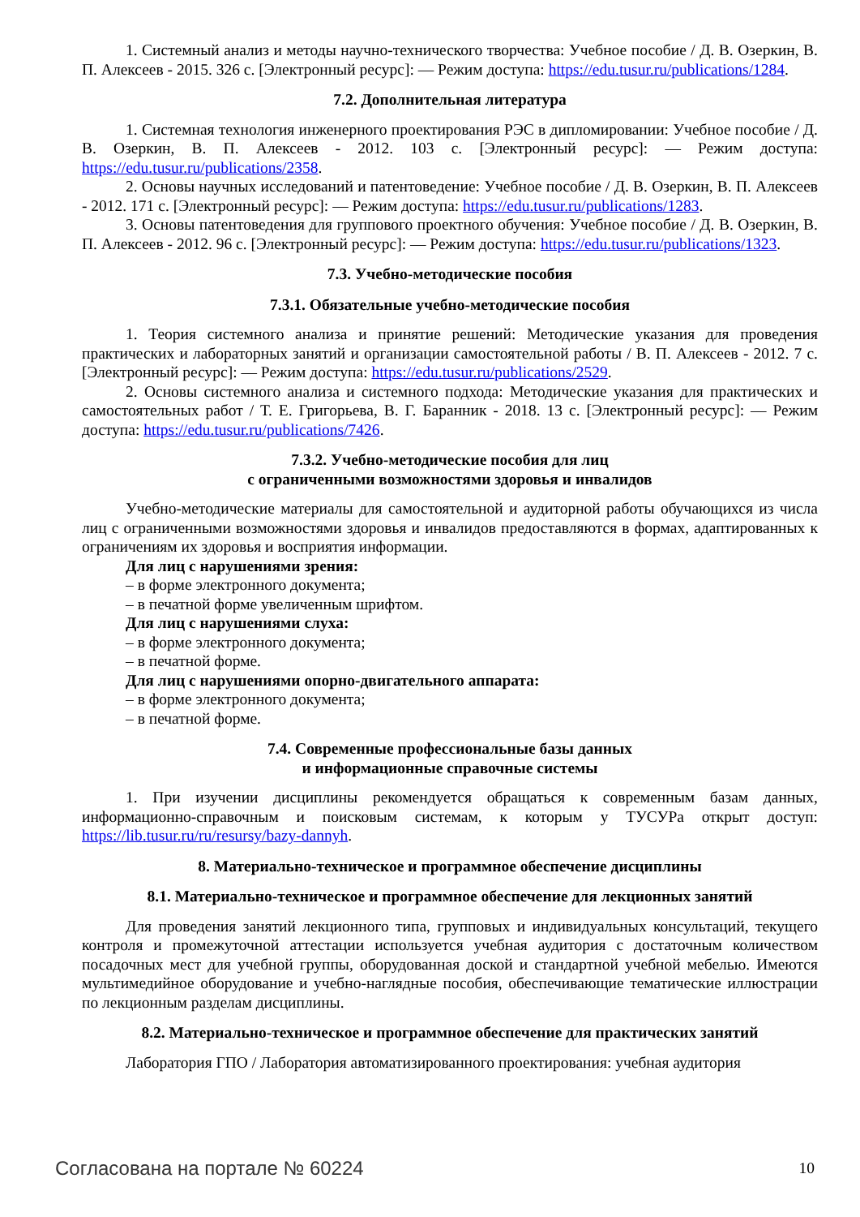1. Системный анализ и методы научно-технического творчества: Учебное пособие / Д. В. Озеркин, В. П. Алексеев - 2015. 326 с. [Электронный ресурс]: — Режим доступа: https://edu.tusur.ru/publications/1284.
7.2. Дополнительная литература
1. Системная технология инженерного проектирования РЭС в дипломировании: Учебное пособие / Д. В. Озеркин, В. П. Алексеев - 2012. 103 с. [Электронный ресурс]: — Режим доступа: https://edu.tusur.ru/publications/2358.
2. Основы научных исследований и патентоведение: Учебное пособие / Д. В. Озеркин, В. П. Алексеев - 2012. 171 с. [Электронный ресурс]: — Режим доступа: https://edu.tusur.ru/publications/1283.
3. Основы патентоведения для группового проектного обучения: Учебное пособие / Д. В. Озеркин, В. П. Алексеев - 2012. 96 с. [Электронный ресурс]: — Режим доступа: https://edu.tusur.ru/publications/1323.
7.3. Учебно-методические пособия
7.3.1. Обязательные учебно-методические пособия
1. Теория системного анализа и принятие решений: Методические указания для проведения практических и лабораторных занятий и организации самостоятельной работы / В. П. Алексеев - 2012. 7 с. [Электронный ресурс]: — Режим доступа: https://edu.tusur.ru/publications/2529.
2. Основы системного анализа и системного подхода: Методические указания для практических и самостоятельных работ / Т. Е. Григорьева, В. Г. Баранник - 2018. 13 с. [Электронный ресурс]: — Режим доступа: https://edu.tusur.ru/publications/7426.
7.3.2. Учебно-методические пособия для лиц
с ограниченными возможностями здоровья и инвалидов
Учебно-методические материалы для самостоятельной и аудиторной работы обучающихся из числа лиц с ограниченными возможностями здоровья и инвалидов предоставляются в формах, адаптированных к ограничениям их здоровья и восприятия информации.
Для лиц с нарушениями зрения:
– в форме электронного документа;
– в печатной форме увеличенным шрифтом.
Для лиц с нарушениями слуха:
– в форме электронного документа;
– в печатной форме.
Для лиц с нарушениями опорно-двигательного аппарата:
– в форме электронного документа;
– в печатной форме.
7.4. Современные профессиональные базы данных
и информационные справочные системы
1. При изучении дисциплины рекомендуется обращаться к современным базам данных, информационно-справочным и поисковым системам, к которым у ТУСУРа открыт доступ: https://lib.tusur.ru/ru/resursy/bazy-dannyh.
8. Материально-техническое и программное обеспечение дисциплины
8.1. Материально-техническое и программное обеспечение для лекционных занятий
Для проведения занятий лекционного типа, групповых и индивидуальных консультаций, текущего контроля и промежуточной аттестации используется учебная аудитория с достаточным количеством посадочных мест для учебной группы, оборудованная доской и стандартной учебной мебелью. Имеются мультимедийное оборудование и учебно-наглядные пособия, обеспечивающие тематические иллюстрации по лекционным разделам дисциплины.
8.2. Материально-техническое и программное обеспечение для практических занятий
Лаборатория ГПО / Лаборатория автоматизированного проектирования: учебная аудитория
Согласована на портале № 60224 10